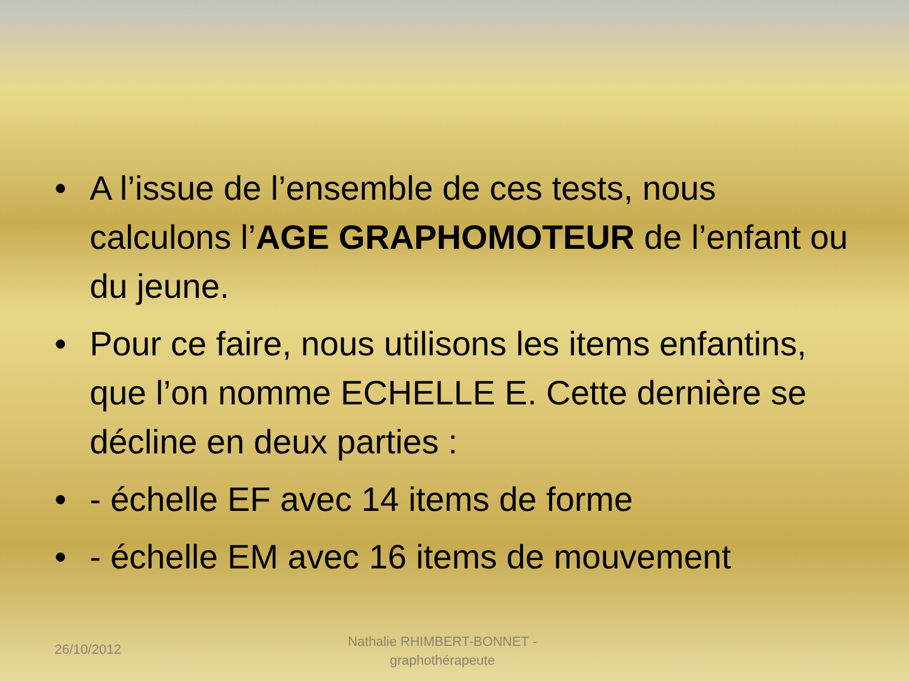• A l’issue de l’ensemble de ces tests, nous calculons l’AGE GRAPHOMOTEUR de l’enfant ou du jeune.
• Pour ce faire, nous utilisons les items enfantins, que l’on nomme ECHELLE E. Cette dernière se décline en deux parties :
• - échelle EF avec 14 items de forme
• - échelle EM avec 16 items de mouvement
26/10/2012
Nathalie RHIMBERT-BONNET - graphothérapeute